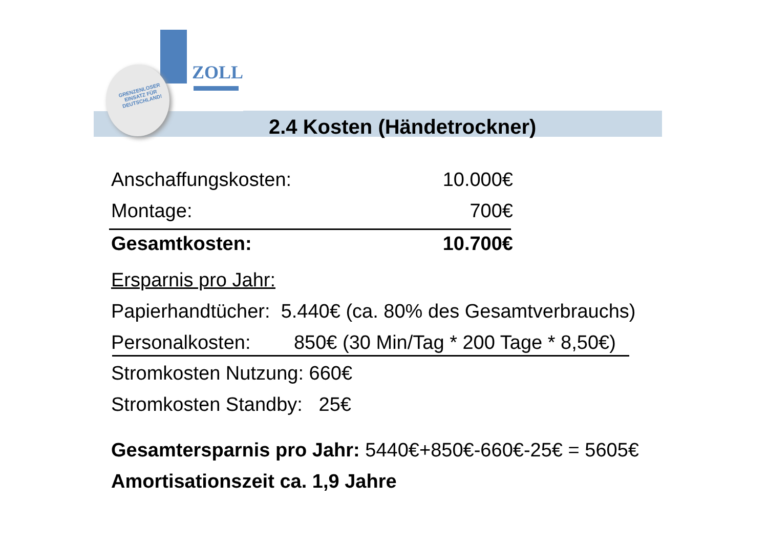GRENZENLOSER EINSATZ FÜR DEUTSCHLAND!
ZOLL
2.4 Kosten (Händetrockner)
Anschaffungskosten: 10.000€
Montage: 700€
Gesamtkosten: 10.700€
Ersparnis pro Jahr:
Papierhandtücher: 5.440€ (ca. 80% des Gesamtverbrauchs)
Personalkosten: 850€ (30 Min/Tag * 200 Tage * 8,50€)
Stromkosten Nutzung: 660€
Stromkosten Standby: 25€
Gesamtersparnis pro Jahr: 5440€+850€-660€-25€ = 5605€
Amortisationszeit ca. 1,9 Jahre